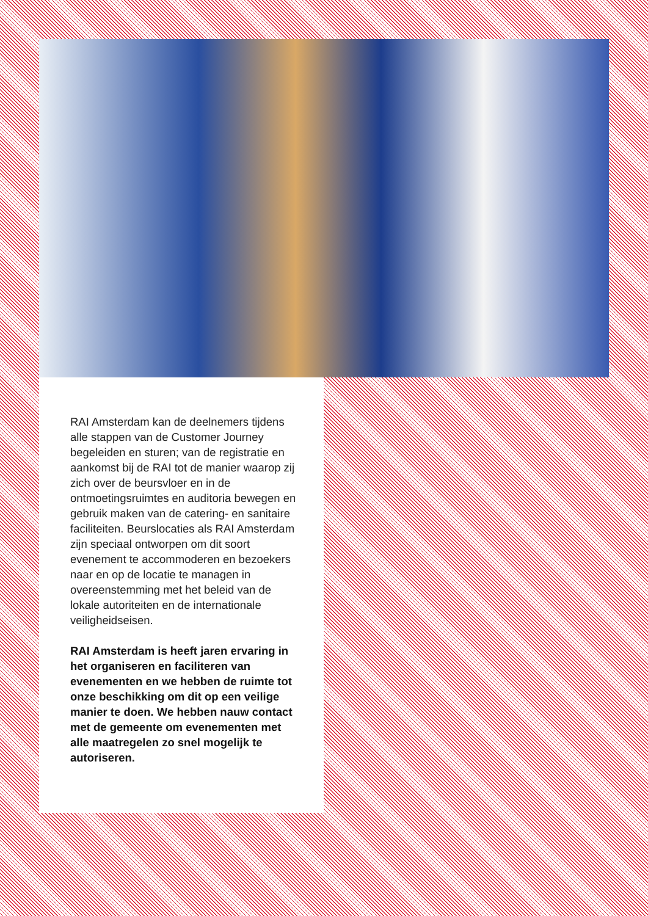RAI Amsterdam kan de deelnemers tijdens alle stappen van de Customer Journey begeleiden en sturen; van de registratie en aankomst bij de RAI tot de manier waarop zij zich over de beursvloer en in de ontmoetingsruimtes en auditoria bewegen en gebruik maken van de catering- en sanitaire faciliteiten. Beurslocaties als RAI Amsterdam zijn speciaal ontworpen om dit soort evenement te accommoderen en bezoekers naar en op de locatie te managen in overeenstemming met het beleid van de lokale autoriteiten en de internationale veiligheidseisen.
RAI Amsterdam is heeft jaren ervaring in het organiseren en faciliteren van evenementen en we hebben de ruimte tot onze beschikking om dit op een veilige manier te doen. We hebben nauw contact met de gemeente om evenementen met alle maatregelen zo snel mogelijk te autoriseren.